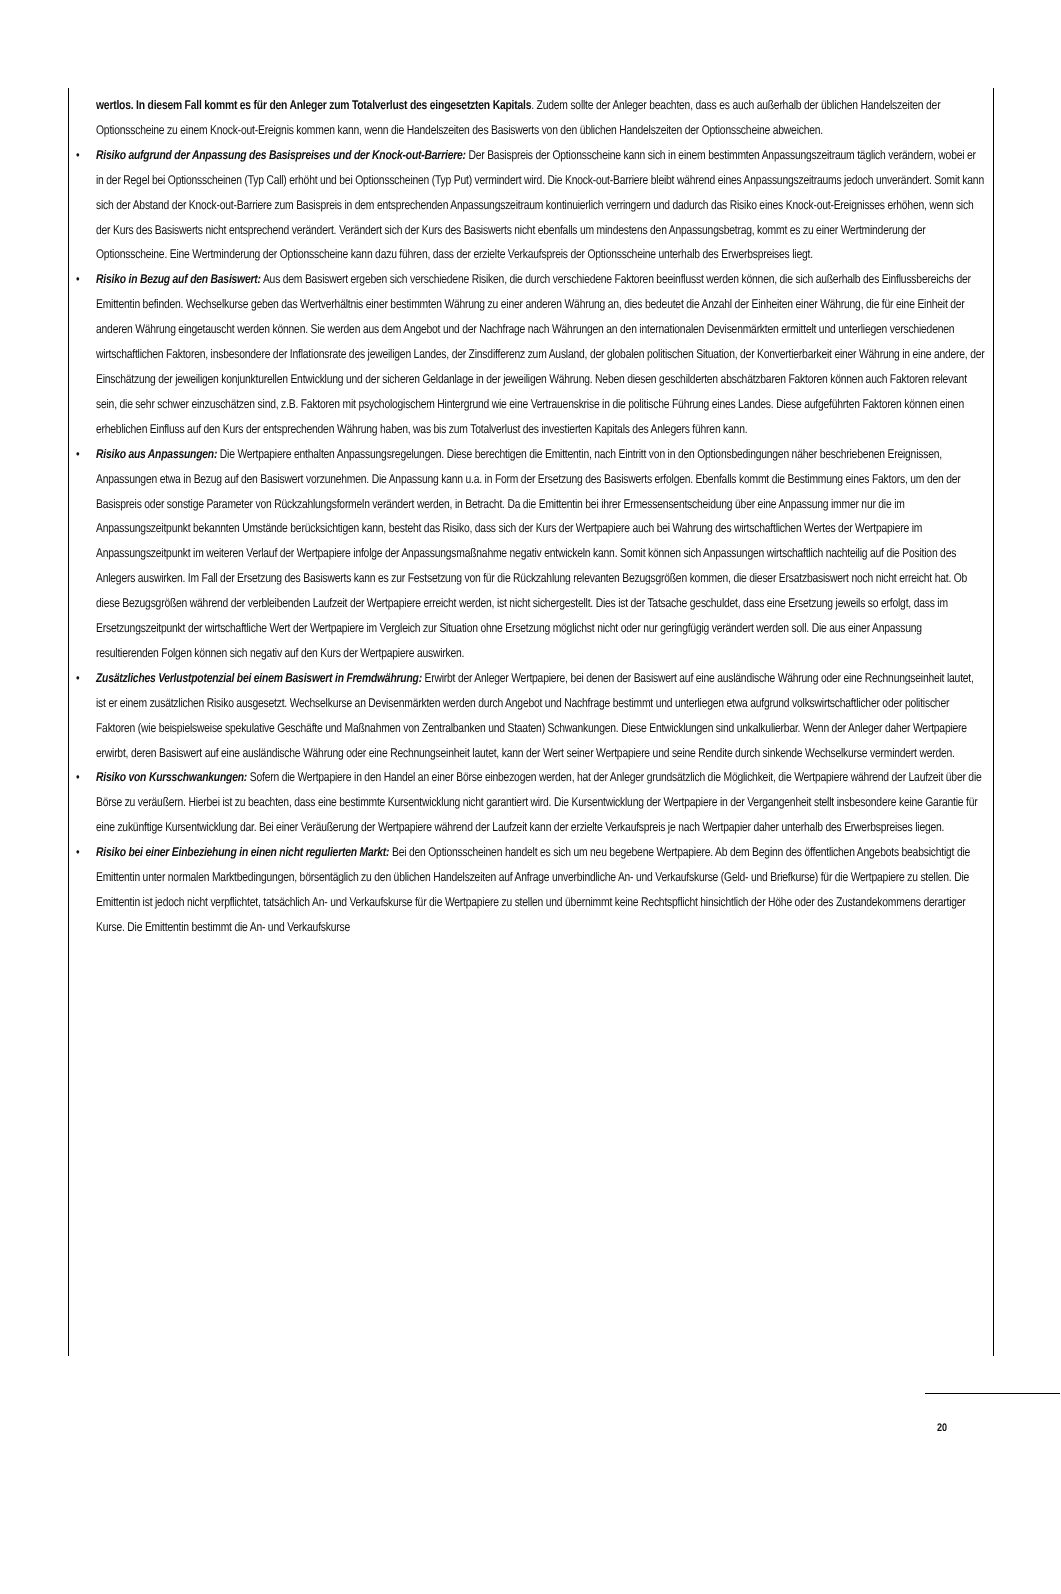wertlos. In diesem Fall kommt es für den Anleger zum Totalverlust des eingesetzten Kapitals. Zudem sollte der Anleger beachten, dass es auch außerhalb der üblichen Handelszeiten der Optionsscheine zu einem Knock-out-Ereignis kommen kann, wenn die Handelszeiten des Basiswerts von den üblichen Handelszeiten der Optionsscheine abweichen.
• Risiko aufgrund der Anpassung des Basispreises und der Knock-out-Barriere: Der Basispreis der Optionsscheine kann sich in einem bestimmten Anpassungszeitraum täglich verändern, wobei er in der Regel bei Optionsscheinen (Typ Call) erhöht und bei Optionsscheinen (Typ Put) vermindert wird. Die Knock-out-Barriere bleibt während eines Anpassungszeitraums jedoch unverändert. Somit kann sich der Abstand der Knock-out-Barriere zum Basispreis in dem entsprechenden Anpassungszeitraum kontinuierlich verringern und dadurch das Risiko eines Knock-out-Ereignisses erhöhen, wenn sich der Kurs des Basiswerts nicht entsprechend verändert. Verändert sich der Kurs des Basiswerts nicht ebenfalls um mindestens den Anpassungsbetrag, kommt es zu einer Wertminderung der Optionsscheine. Eine Wertminderung der Optionsscheine kann dazu führen, dass der erzielte Verkaufspreis der Optionsscheine unterhalb des Erwerbspreises liegt.
• Risiko in Bezug auf den Basiswert: Aus dem Basiswert ergeben sich verschiedene Risiken, die durch verschiedene Faktoren beeinflusst werden können, die sich außerhalb des Einflussbereichs der Emittentin befinden. Wechselkurse geben das Wertverhältnis einer bestimmten Währung zu einer anderen Währung an, dies bedeutet die Anzahl der Einheiten einer Währung, die für eine Einheit der anderen Währung eingetauscht werden können. Sie werden aus dem Angebot und der Nachfrage nach Währungen an den internationalen Devisenmärkten ermittelt und unterliegen verschiedenen wirtschaftlichen Faktoren, insbesondere der Inflationsrate des jeweiligen Landes, der Zinsdifferenz zum Ausland, der globalen politischen Situation, der Konvertierbarkeit einer Währung in eine andere, der Einschätzung der jeweiligen konjunkturellen Entwicklung und der sicheren Geldanlage in der jeweiligen Währung. Neben diesen geschilderten abschätzbaren Faktoren können auch Faktoren relevant sein, die sehr schwer einzuschätzen sind, z.B. Faktoren mit psychologischem Hintergrund wie eine Vertrauenskrise in die politische Führung eines Landes. Diese aufgeführten Faktoren können einen erheblichen Einfluss auf den Kurs der entsprechenden Währung haben, was bis zum Totalverlust des investierten Kapitals des Anlegers führen kann.
• Risiko aus Anpassungen: Die Wertpapiere enthalten Anpassungsregelungen. Diese berechtigen die Emittentin, nach Eintritt von in den Optionsbedingungen näher beschriebenen Ereignissen, Anpassungen etwa in Bezug auf den Basiswert vorzunehmen. Die Anpassung kann u.a. in Form der Ersetzung des Basiswerts erfolgen. Ebenfalls kommt die Bestimmung eines Faktors, um den der Basispreis oder sonstige Parameter von Rückzahlungsformeln verändert werden, in Betracht. Da die Emittentin bei ihrer Ermessensentscheidung über eine Anpassung immer nur die im Anpassungszeitpunkt bekannten Umstände berücksichtigen kann, besteht das Risiko, dass sich der Kurs der Wertpapiere auch bei Wahrung des wirtschaftlichen Wertes der Wertpapiere im Anpassungszeitpunkt im weiteren Verlauf der Wertpapiere infolge der Anpassungsmaßnahme negativ entwickeln kann. Somit können sich Anpassungen wirtschaftlich nachteilig auf die Position des Anlegers auswirken. Im Fall der Ersetzung des Basiswerts kann es zur Festsetzung von für die Rückzahlung relevanten Bezugsgrößen kommen, die dieser Ersatzbasiswert noch nicht erreicht hat. Ob diese Bezugsgrößen während der verbleibenden Laufzeit der Wertpapiere erreicht werden, ist nicht sichergestellt. Dies ist der Tatsache geschuldet, dass eine Ersetzung jeweils so erfolgt, dass im Ersetzungszeitpunkt der wirtschaftliche Wert der Wertpapiere im Vergleich zur Situation ohne Ersetzung möglichst nicht oder nur geringfügig verändert werden soll. Die aus einer Anpassung resultierenden Folgen können sich negativ auf den Kurs der Wertpapiere auswirken.
• Zusätzliches Verlustpotenzial bei einem Basiswert in Fremdwährung: Erwirbt der Anleger Wertpapiere, bei denen der Basiswert auf eine ausländische Währung oder eine Rechnungseinheit lautet, ist er einem zusätzlichen Risiko ausgesetzt. Wechselkurse an Devisenmärkten werden durch Angebot und Nachfrage bestimmt und unterliegen etwa aufgrund volkswirtschaftlicher oder politischer Faktoren (wie beispielsweise spekulative Geschäfte und Maßnahmen von Zentralbanken und Staaten) Schwankungen. Diese Entwicklungen sind unkalkulierbar. Wenn der Anleger daher Wertpapiere erwirbt, deren Basiswert auf eine ausländische Währung oder eine Rechnungseinheit lautet, kann der Wert seiner Wertpapiere und seine Rendite durch sinkende Wechselkurse vermindert werden.
• Risiko von Kursschwankungen: Sofern die Wertpapiere in den Handel an einer Börse einbezogen werden, hat der Anleger grundsätzlich die Möglichkeit, die Wertpapiere während der Laufzeit über die Börse zu veräußern. Hierbei ist zu beachten, dass eine bestimmte Kursentwicklung nicht garantiert wird. Die Kursentwicklung der Wertpapiere in der Vergangenheit stellt insbesondere keine Garantie für eine zukünftige Kursentwicklung dar. Bei einer Veräußerung der Wertpapiere während der Laufzeit kann der erzielte Verkaufspreis je nach Wertpapier daher unterhalb des Erwerbspreises liegen.
• Risiko bei einer Einbeziehung in einen nicht regulierten Markt: Bei den Optionsscheinen handelt es sich um neu begebene Wertpapiere. Ab dem Beginn des öffentlichen Angebots beabsichtigt die Emittentin unter normalen Marktbedingungen, börsentäglich zu den üblichen Handelszeiten auf Anfrage unverbindliche An- und Verkaufskurse (Geld- und Briefkurse) für die Wertpapiere zu stellen. Die Emittentin ist jedoch nicht verpflichtet, tatsächlich An- und Verkaufskurse für die Wertpapiere zu stellen und übernimmt keine Rechtspflicht hinsichtlich der Höhe oder des Zustandekommens derartiger Kurse. Die Emittentin bestimmt die An- und Verkaufskurse
20